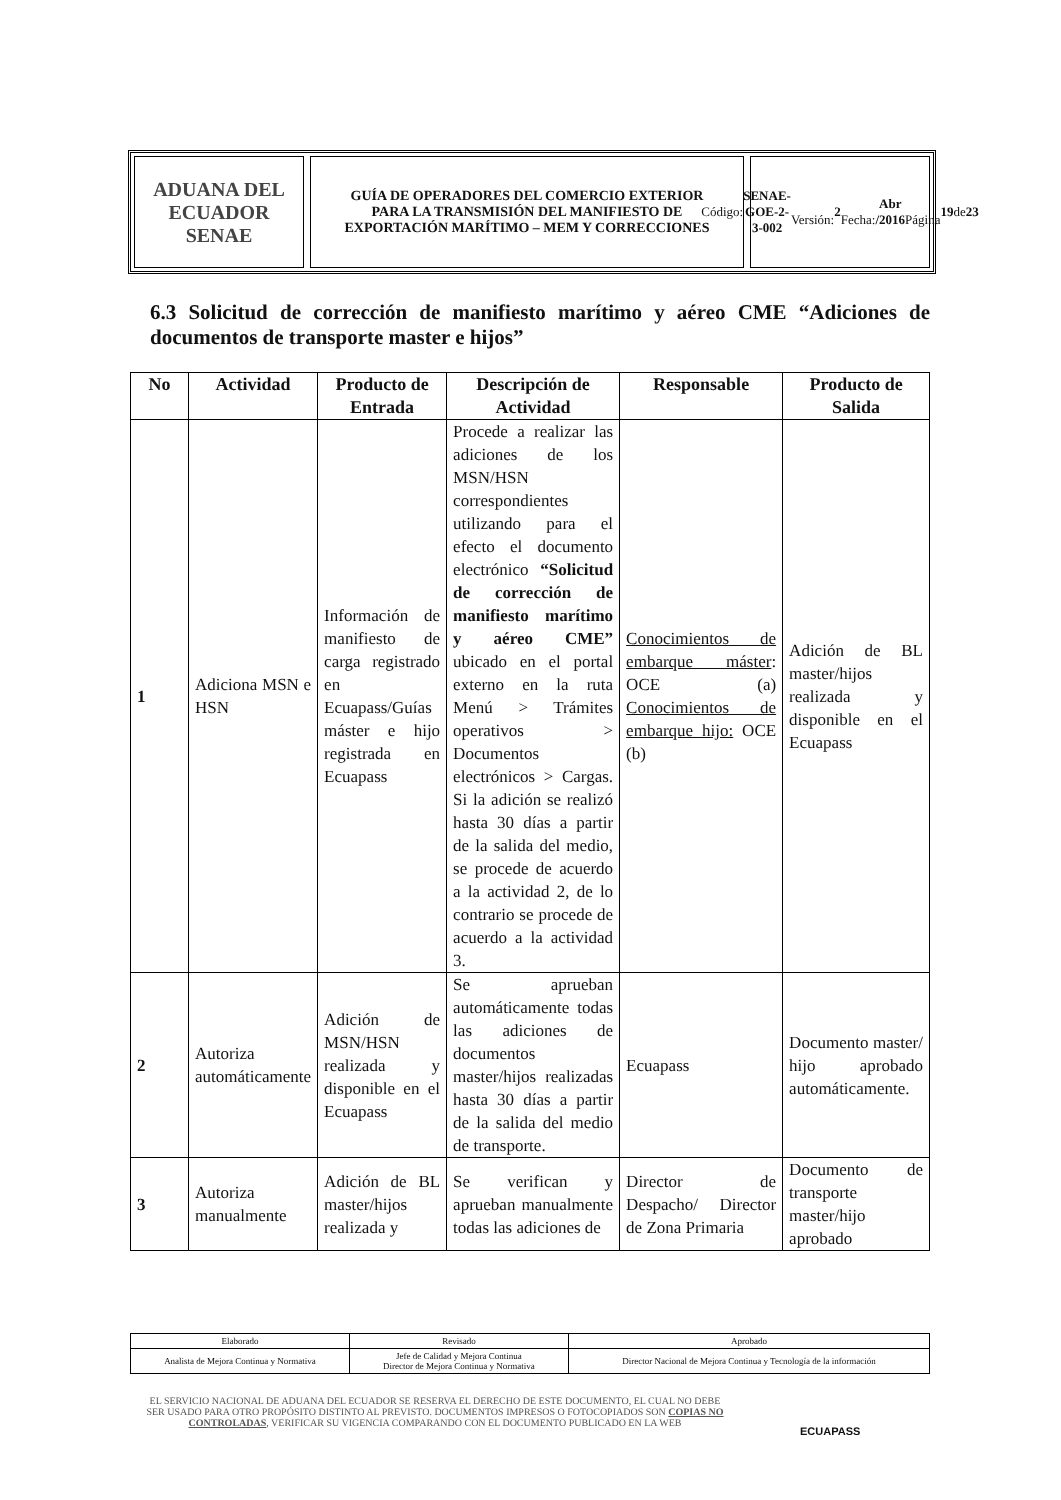ADUANA DEL ECUADOR
SENAE
GUÍA DE OPERADORES DEL COMERCIO EXTERIOR
PARA LA TRANSMISIÓN DEL MANIFIESTO DE
EXPORTACIÓN MARÍTIMO – MEM Y CORRECCIONES
Código:
SENAE-GOE-2-3-002
Versión: 2
Fecha: Abr /2016
Página 19 de 23
6.3 Solicitud de corrección de manifiesto marítimo y aéreo CME “Adiciones de documentos de transporte master e hijos”
| No | Actividad | Producto de Entrada | Descripción de Actividad | Responsable | Producto de Salida |
| --- | --- | --- | --- | --- | --- |
| 1 | Adiciona MSN e HSN | Información de manifiesto de carga registrado en Ecuapass/Guías máster e hijo registrada en Ecuapass | Procede a realizar las adiciones de los MSN/HSN correspondientes utilizando para el efecto el documento electrónico “Solicitud de corrección de manifiesto marítimo y aéreo CME” ubicado en el portal externo en la ruta Menú > Trámites operativos > Documentos electrónicos > Cargas. Si la adición se realizó hasta 30 días a partir de la salida del medio, se procede de acuerdo a la actividad 2, de lo contrario se procede de acuerdo a la actividad 3. | Conocimientos de embarque máster : OCE (a) Conocimientos de embarque hijo: OCE (b) | Adición de BL master/hijos realizada y disponible en el Ecuapass |
| 2 | Autoriza automáticamente | Adición de MSN/HSN realizada y disponible en el Ecuapass | Se aprueban automáticamente todas las adiciones de documentos master/hijos realizadas hasta 30 días a partir de la salida del medio de transporte. | Ecuapass | Documento master/ hijo aprobado automáticamente. |
| 3 | Autoriza manualmente | Adición de BL master/hijos realizada y | Se verifican y aprueban manualmente todas las adiciones de | Director de Despacho/ Director de Zona Primaria | Documento de transporte master/hijo aprobado |
| Elaborado | Revisado | Aprobado |
| Analista de Mejora Continua y Normativa | Jefe de Calidad y Mejora Continua Director de Mejora Continua y Normativa | Director Nacional de Mejora Continua y Tecnología de la información |
EL SERVICIO NACIONAL DE ADUANA DEL ECUADOR SE RESERVA EL DERECHO DE ESTE DOCUMENTO, EL CUAL NO DEBE SER USADO PARA OTRO PROPÓSITO DISTINTO AL PREVISTO. DOCUMENTOS IMPRESOS O FOTOCOPIADOS SON COPIAS NO CONTROLADAS, VERIFICAR SU VIGENCIA COMPARANDO CON EL DOCUMENTO PUBLICADO EN LA WEB
ECUAPASS